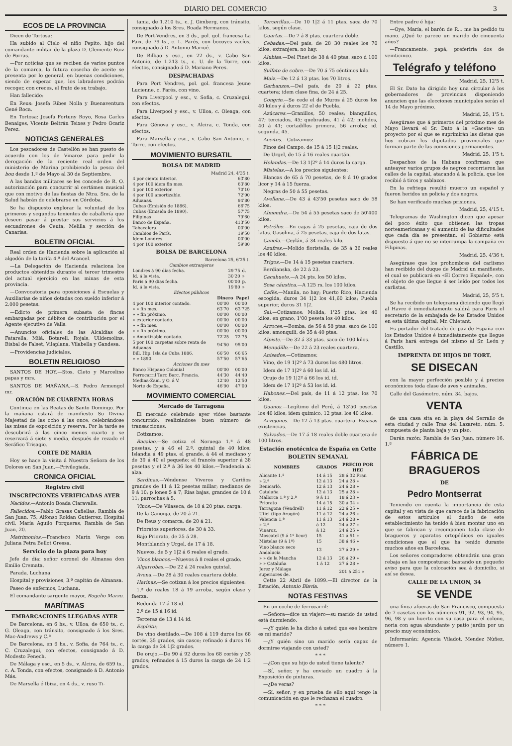DIARIO DEL COMERCIO 3
ECOS DE LA PROVINCIA
Dicen de Tortosa:
Ha subido al Cielo el niño Pepito, hijo del comandante militar de la plaza D. Clemente Ruiz de Porras.
—Por noticias que se reciben de varios puntos de la comarca, la futura cosecha de aceite se presenta por lo general, en buenas condiciones, siendo de esperar que, los labradores podrán recoger, con creces, el fruto de su trabajo.
Han fallecido:
En Reus: Josefa Ribes Nolla y Buenaventura Gené Roca.
En Tortosa: Josefa Fortuny Royo, Rosa Carles Benaiges, Vicente Beltrán Teixes y Pedro Ocariz Perez.
NOTICIAS GENERALES
Los pescadores de Castellón se han puesto de acuerdo con los de Vinaroz para pedir la derogación de la reciente real orden del ministerio de Marina prohibiendo la pesca del bou desde 1.º de Mayo al 30 de Septiembre.
A las bandas militares se les concede de R. O. autorización para concurrir al certámen musical que con motivo de las fiestas de Ntra. Sra. de la Salud habrán de celebrarse en Córdoba.
Se ha dispuesto explorar la voluntad de los primeros y segundos tenientes de caballería que deseen pasar á prestar sus servicios á los escuadrones de Ceuta, Melilla y sección de Canarias.
BOLETIN OFICIAL
Real orden de Hacienda sobre la aplicación al algodón de la tarifa 4.ª del Arancel.
—La Delegación de Hacienda relaciona los productos obtenidos durante el tercer trimestre del actual ejercicio en las minas de esta provincia.
—Convocatoria para oposiciones á Escuelas y Auxiliarías de niños dotadas con sueldo inferior á 2.000 pesetas.
—Edicto de primera subasta de fincas embargadas por débitos de contribución por el Agente ejecutivo de Valls.
—Anuncios oficiales de las Alcaldías de Fatarella, Milá, Botarell, Rojals, Ulldemolins, Bisbal de Falset, Vilaplana, Vilabella y Gandesa.
—Providencias judiciales.
BOLETIN RELIGIOSO
SANTOS DE HOY.—Stos. Cleto y Marcelino papas y mrs.
SANTOS DE MAÑANA.—S. Pedro Armengol mr.
ORACIÓN DE CUARENTA HORAS
Continua en las Beatas de Santo Domingo. Por la mañana estará de manifiesto Su Divina Majestad de las ocho á las once, celebrándose las misas de exposición y reserva. Por la tarde se descubrirá á las cinco menos cuarto y se reservará á siete y media, después de rezado el Seráfico Trisagio.
CORTE DE MARIA
Hoy se hace la visita á Nuestra Señora de los Dolores en San Juan.—Privilegiada.
CRONICA OFICIAL
Registro civil
INSCRIPCIONES VERIFICADAS AYER
Nacidos.—Antonio Boada Claravalls.
Fallecidos.—Pablo Grasas Cañellas, Rambla de San Juan, 75; Alfonso Roldan Gutierrez, Hospital civil, María Aguilo Porqueras, Rambla de San Juan, 20.
Matrimonios.—Francisco Marín Verge con Juliana Petra Bellot Gressa.
Servicio de la plaza para hoy
Jefe de día: señor coronel de Almansa don Emilio Cremata.
Parada, Luchana.
Hospital y provisiones, 3.º capitán de Almansa.
Paseo de enfermos, Luchana.
El comandante sargento mayor, Rogelio Marzo.
MARÍTIMAS
EMBARCACIONES LLEGADAS AYER
De Barcelona, en 6 hs., v. Ulloa, de 650 ts., c. G. Oleaga, con tránsito, consignado á los Sres. Mac-Andrews y C.ª
De Barcelona, en 6 hs., v. Sofia, de 764 ts., c. C. Cruzalegui, con efectos, consignado á D. Modesto Fenech.
De Málaga y esc., en 5 ds., v. Alcira, de 659 ts., c. A. Tonda, con efectos, consignado á D. Antonio Más.
De Marsella é Ibiza, en 4 ds., v. ruso Ti-
tania, de 1.210 ts., c. J. Gimberg, con tránsito, consignado á los Sres. Boada Hermanos.
De Port-Vendres, en 3 ds., pol. gol. francesa La Paix, de 79 ts., c. L. Parés, con bocoyes vacíos, consignado á D. Antonio Mariué.
De Bilbao y esc., en 22 ds., v. Cabo San Antonio, de 1.213 ts., c. U. de la Torre, con efectos, consignado á D. Mariano Peres.
DESPACHADAS
Para Port Vendres, pol. gol. francesa Jeune Lucienne, c. Parés, con vino.
Para Liverpool y esc., v. Sofia, c. Cruzalegui, con efectos.
Para Liverpool y esc., v. Ulloa, c. Oleaga, con efectos.
Para Génova y esc., v. Alcira, c. Tonda, con efectos.
Para Marsella y esc., v. Cabo San Antonio, c. Torre, con efectos.
MOVIMIENTO BURSATIL
BOLSA DE MADRID
| Madrid 24, 4'35 t. | |
| 4 por ciento interior. | 63'80 |
| 4 por 100 idem fin mes. | 63'80 |
| 4 por 100 exterior. | 70'10 |
| 4 por 100 amortizable. | 72'90 |
| Aduanas. | 94'80 |
| Cubas (Emisión de 1886). | 66'75 |
| Cubas (Emisión de 1890). | 57'75 |
| Filipinas | 79'60 |
| Banco de España. | 413'50 |
| Tabacalera. | 00'00 |
| Cambios de París. | 19'50 |
| Idem Londres. | 00'00 |
| 4 por 100 exterior. | 59'80 |
BOLSA DE BARCELONA
| Barcelona 25, 6'25 t. | | |
| Cambios extranjeros | | |
| Londres á 90 días fecha. | 29'75 | d. |
| Id. á la vista. | 30'20 | » |
| Paris á 90 días fecha. | 00'00 | p. |
| Id. á la vista. | 19'80 | » |
| Efectos públicos | | |
| | Dinero | Papel |
| 4 por 100 interior contado. | 00'00 | 00'00 |
| » » fin mes. | 63'70 | 63'725 |
| » » fin próximo. | 00'00 | 00'00 |
| » exterior contado. | 00'00 | 00'00 |
| » » fin mes. | 00'00 | 00'00 |
| » » fin próximo. | 00'00 | 00'00 |
| » Amortizable contado. | 72'25 | 72'75 |
| 5 por 100 carpetas sobre renta de Aduanas | 94'50 | 95'00 |
| Bill. Hip. Isla de Cuba 1886. | 66'50 | 66'65 |
| » » 1890. | 57'50 | 57'65 |
| Acciones fin mes | | |
| Banco Hispano Colonial | 00'00 | 00'00 |
| Ferrocarril Tarr. Barc. Francia. | 44'30 | 44'40 |
| Medina-Zam. y O. á V. | 12'40 | 12'50 |
| Norte de España. | 46'90 | 47'00 |
MOVIMIENTO COMERCIAL
Mercado de Tarragona
El mercado celebrado ayer vióse bastante concurrido, realizándose buen número de transacciones.
Cotizamos:
Bacalao.—Se cotiza el Noruega 1.ª á 48 pesetas, y á 46 el 2.ª, quintal de 40 kilos; Islandia á 49 ptas. el grande, á 44 el mediano y de 39 á 40 el pequeño; el francés superior á 38 pesetas y el 2.ª á 36 los 40 kilos.—Tendencia al alza.
Sardinas.—Véndense Viveros y Cariños grandes de 11 á 12 pesetas millar; medianos de 9 á 10; p lones 5 á 7; Rías bajas, grandes de 10 á 11; parrochas á 5.
Vinos.—De Vilaseca, de 18 á 20 ptas. carga.
De la Canonja, de 20 á 21.
De Reus y comarca, de 20 á 21.
Prioratos superiores, de 30 á 33.
Bajo Priorato, de 25 á 28.
Montblanch y Urgel, de 17 á 18.
Nuevos, de 5 y 1|2 á 6 reales el grado.
Vinos blancos.—Nuevos á 8 reales el grado.
Algarrobas.—De 22 á 24 reales quintal.
Avena.—De 28 á 30 reales cuartera doble.
Harinas.—Se cotizan á los precios siguientes:
1.ª de reales 18 á 19 arroba, según clase y faerza.
Redonda 17 á 18 id.
2.ª de 15 á 16 id.
Terceras de 13 á 14 id.
Espíritu:
De vino destilado.—De 108 á 119 duros los 68 cortés, 35 grados, sin casco; refinado á duros 16 la carga de 24 1|2 grados.
De orujo.—De 90 á 92 duros los 68 cortés y 35 grados; refinados á 15 duros la carga de 24 1|2 grados.
Tercerillas.—De 10 1|2 á 11 ptas. saca de 70 kilos, según clase.
Cuartas.—De 7 á 8 ptas. cuartera doble.
Cebadas.—Del país, de 28 30 reales los 70 kilos; extranjera, no hay.
Alubias.—Del Pinet de 38 á 40 ptas. saco d 100 kilos.
Sulfato de cobre.—De 70 á 75 céntimos kilo.
Maiz.—De 12 á 13 ptas. los 70 litros.
Garbanzos.—Del país, de 20 á 22 ptas. cuartera; idem clase fina, de 24 á 25.
Congrio.—Se cede el de Muros á 25 duros los 40 kilos y á duros 22 el de Puebla.
Azúcares.—Granillos, 50 reales; blanquillos, 47; terciados, 45; quebrados, 41 á 42; molidos, 40 á 41; cortadillos primera, 56 arroba; id. segunda, 45.
Aceites.—Cotizamos:
Finos del Campo, de 15 á 15 1|2 reales.
De Urgel, de 15 á 16 reales cuartán.
Holandas.—De 13 1|2º á 14 duros la carga.
Mistelas.—A los precios siguientes:
Blancas de 65 á 70 pesetas, de 8 á 10 grados licor y 14 á 15 fuerza.
Negras de 50 á 55 pesetas.
Avellana.—De 43 á 43'50 pesetas saco de 58 kilos.
Almendra.—De 54 á 55 pesetas saco de 50'400 kilos.
Petróleo.—En cajas á 25 pesetas, caja de dos latas. Gasolina, á 25 pesetas, caja de dos latas.
Canela.—Ceylán, á 34 reales kilo.
Azufres.—Molido floristella, de 35 á 36 reales los 40 kilos.
Trigos.—De 14 á 15 pesetas cuartera.
Berdianska, de 22 á 23.
Cacahuete.—A 24 pts. los 50 kilos.
Sosa cáustica.—A 125 rs. los 100 kilos.
Cafés.—Manila, no hay; Puerto Rico, Hacienda escogida, duros 34 1|2 los 41,60 kilos; Puebla superior, duros 31 1|2.
Sal.—Cotizamos: Molida, 1'25 ptas. los 40 kilos; en grano, 1'00 peseta los 40 kilos.
Arroces.—Bomba, de 56 á 58 ptas. saco de 100 kilos; amonquili, de 35 á 40 ptas.
Alpiste.—De 32 á 33 ptas. saco de 100 kilos.
Menudillo.—De 22 á 23 reales cuartera.
Anisados.—Cotizamos:
Vino, de 19 1|2º á 73 duros los 480 litros.
Idem de 17 1|2º á 60 los id. id.
Orujo de 19 1|2º á 66 los id. id.
Idem de 17 1|2º á 53 los id. id.
Habones.—Del país, de 11 á 12 ptas. los 70 kilos.
Guanos.—Legítimo del Perú, á 13'50 pesetas los 40 kilos; idem químico, 12 ptas. los 40 kilos.
Arvejones.—De 12 á 13 ptas. cuartera. Escasas existencias.
Salvados.—De 17 á 18 reales doble cuartera de 100 litros.
Estación enotécnica de España en Cette
BOLETIN SEMANAL
| NOMBRES | GRADOS | PRECIO POR HEC |
| --- | --- | --- |
| Alicante 1.ª | 14 á 15 | 28 á 32 Fran |
| » 2.ª | 12 á 13 | 24 á 28 » |
| Benicarló. | 12 á 13 | 24 á 28 » |
| Cataluña | 12 á 13 | 25 á 28 » |
| Mallorca 1.ª y 2.ª | 9 á 11 | 18 á 23 » |
| Priorato | 14 á 15 | 30 á 34 » |
| Tarragona (Vendrell) | 11 á 12 | 22 á 25 » |
| Utiel (tipo Aragón) | 11 á 12 | 24 á 26 » |
| Valencia 1.ª | 11 á 13 | 24 á 28 » |
| » 2.ª | á 12 | 24 á 27 » |
| Vinaroz. | á 12 | 24 á 25 » |
| Moscatel (9 á 1º licor) | 15 | 41 á 51 » |
| Mistelas (9 á 1º) | 15 | 38 á 46 » |
| Vino blanco seco Andalucía | 13 | 27 á 29 » |
| » » de la Mancha | 12 á 13 | 26 á 29 » |
| » » Cataluña | 1 á 12 | 27 á 28 » |
| Jerez y Málaga superiores de. | | 201 á 251 » |
Cette 22 Abril de 1899.—El director de la Estación, Antonio Blavia.
NOTAS FESTIVAS
En un coche de ferrocarril:
—Señora—dice un viajero—su marido de usted está durmiendo.
—¿Y quién le ha dicho á usted que ese hombre es mi marido?
—¿Y quién sino un marido sería capaz de dormirse viajando con usted?
* * *
—¿Con que su hijo de usted tiene talento?
—Sí, señor, y ha enviado un cuadro á la Exposición de pinturas.
—¿De veras?
—Sí, señor; y en prueba de ello aquí tengo la comunicación en que le rechazan el cuadro.
* * *
Entre padre é hija:
—Oye, María, el barón de R... me ha pedido tu mano. ¿Qué te parece un marido de cincuenta años?
—Francamente, papá, preferiría dos de veinticinco.
Telégrafo y teléfono
Madrid, 25, 12'5 t.
El Sr. Dato ha dirigido hoy una circular á los gobernadores de provincias disponiendo anuncien que las elecciones municipales serán el 14 de Mayo próximo.
Madrid, 25, 1'5 t.
Asegúrase que á primeros del próximo mes de Mayo llevará el Sr. Dato á la «Gaceta» un proyecto por el que se suprimirán las dietas que hoy cobran los diputados provinciales que forman parte de las comisiones permanentes.
Madrid, 25, 1'5 t.
Despachos de la Habana confirman que anteayer varios grupos de negros recorrieron las calles de la capital, atacando á la policía, que los recibió á tiros y sablazos.
En la refriega resultó muerto un español y fueron heridos un policía y dos negros.
Se han verificado muchas prisiones.
Madrid, 25, 4'15 t.
Telegramas de Washington dicen que apesar del poco éxito que obtienen las tropas norteamericanas y el aumento de las dificultades que cada día se presentan, el Gobierno está dispuesto á que no se interrumpa la campaña en Filipinas.
Madrid, 25, 4'36 t.
Asegúrase que los prohombres del carlismo han recibido del duque de Madrid un manifiesto, el cual se publicará en «El Correo Español», con el objeto de que llegue á ser leído por todos los carlistas.
Madrid, 25, 5'5 t.
Se ha recibido un telegrama diciendo que llegó al Havre é inmediatamente saldrá para Paris el secretario de la embajada de los Estados Unidos en esta última capital, Mr. Chietant.
Es portador del tratado de paz de España con los Estados Unidos é inmediatamente que llegue á Paris hará entrega del mismo al Sr. León y Castillo.
IMPRENTA DE HIJOS DE TORT.
SE DISECAN
con la mayor perfección posible y á precios económicos toda clase de aves y animales.
Calle del Gasómetro, núm. 34, bajos.
VENTA
de una casa sita en la playa del Serrallo de esta ciudad y calle Tras del Lazareto, núm. 5, compuesta de planta baja y un piso.
Darán razón: Rambla de San Juan, número 16, 1.º
FÁBRICA DE BRAGUEROS
DE
Pedro Montserrat
Teniendo en cuenta la importancia de esta capital y en vista de que carece de la fabricación de estos artículos el dueño de este establecimiento ha tenido á bien montar uno en que se fabrican y recomponen toda clase de bragueros y aparatos ortopédicos en iguales condiciones que el que ha tenido durante muchos años en Barcelona.
Los señores compradores obtendrán una gran rebaja en las composturas; bastando un pequeño aviso para que la colocación sea á domicilio, si así se desea.
CALLE DE LA UNION, 34
SE VENDE
una finca afueras de San Francisco, compuesta de 7 casetas con los números 91, 92, 93, 94, 95, 96, 98 y un huerto con su casa para el colono, noria con agua abundante y patio jardín por un precio muy económico.
Informarán: Agencia Viladot, Mendez Núñez, número 1.